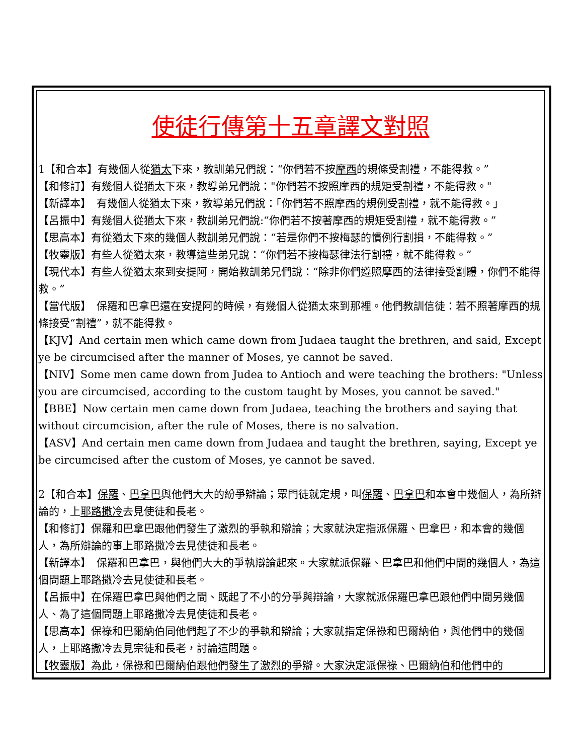使徒行傳第十五章譯文對照
1【和合本】有幾個人從猶太下來，教訓弟兄們說：“你們若不按摩西的規條受割禮，不能得救。”
【和修訂】有幾個人從猶太下來，教導弟兄們說："你們若不按照摩西的規矩受割禮，不能得救。"
【新譯本】　有幾個人從猶太下來，教導弟兄們說：「你們若不照摩西的規例受割禮，就不能得救。」
【呂振中】有幾個人從猶太下來，教訓弟兄們說:“你們若不按著摩西的規矩受割禮，就不能得救。”
【思高本】有從猶太下來的幾個人教訓弟兄們說：“若是你們不按梅瑟的慣例行割損，不能得救。”
【牧靈版】有些人從猶太來，教導這些弟兄說：“你們若不按梅瑟律法行割禮，就不能得救。”
【現代本】有些人從猶太來到安提阿，開始教訓弟兄們說：“除非你們遵照摩西的法律接受割體，你們不能得救。”
【當代版】　保羅和巴拿巴還在安提阿的時候，有幾個人從猶太來到那裡。他們教訓信徒：若不照著摩西的規條接受“割禮”，就不能得救。
【KJV】And certain men which came down from Judaea taught the brethren, and said, Except ye be circumcised after the manner of Moses, ye cannot be saved.
【NIV】Some men came down from Judea to Antioch and were teaching the brothers: "Unless you are circumcised, according to the custom taught by Moses, you cannot be saved."
【BBE】Now certain men came down from Judaea, teaching the brothers and saying that without circumcision, after the rule of Moses, there is no salvation.
【ASV】And certain men came down from Judaea and taught the brethren, saying, Except ye be circumcised after the custom of Moses, ye cannot be saved.
2【和合本】保羅、巴拿巴與他們大大的紛爭辯論；眾門徒就定規，叫保羅、巴拿巴和本會中幾個人，為所辯論的，上耶路撒冷去見使徒和長老。
【和修訂】保羅和巴拿巴跟他們發生了激烈的爭執和辯論；大家就決定指派保羅、巴拿巴，和本會的幾個人，為所辯論的事上耶路撒冷去見使徒和長老。
【新譯本】　保羅和巴拿巴，與他們大大的爭執辯論起來。大家就派保羅、巴拿巴和他們中間的幾個人，為這個問題上耶路撒冷去見使徒和長老。
【呂振中】在保羅巴拿巴與他們之間、既起了不小的分爭與辯論，大家就派保羅巴拿巴跟他們中間另幾個人、為了這個問題上耶路撒冷去見使徒和長老。
【思高本】保祿和巴爾納伯同他們起了不少的爭執和辯論；大家就指定保祿和巴爾納伯，與他們中的幾個人，上耶路撒冷去見宗徒和長老，討論這問題。
【牧靈版】為此，保祿和巴爾納伯跟他們發生了激烈的爭辯。大家決定派保祿、巴爾納伯和他們中的